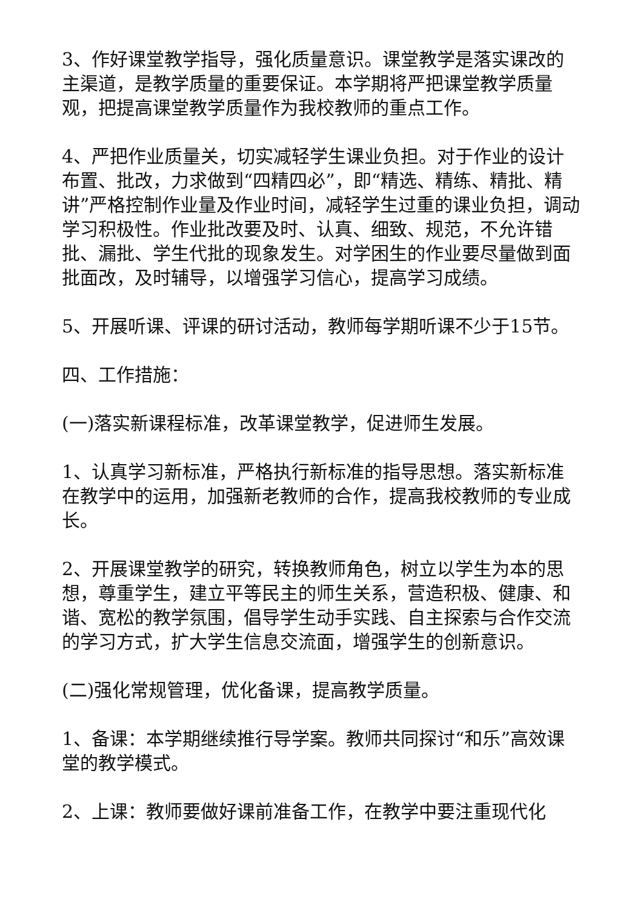3、作好课堂教学指导，强化质量意识。课堂教学是落实课改的主渠道，是教学质量的重要保证。本学期将严把课堂教学质量观，把提高课堂教学质量作为我校教师的重点工作。
4、严把作业质量关，切实减轻学生课业负担。对于作业的设计布置、批改，力求做到“四精四必”，即“精选、精练、精批、精讲”严格控制作业量及作业时间，减轻学生过重的课业负担，调动学习积极性。作业批改要及时、认真、细致、规范，不允许错批、漏批、学生代批的现象发生。对学困生的作业要尽量做到面批面改，及时辅导，以增强学习信心，提高学习成绩。
5、开展听课、评课的研讨活动，教师每学期听课不少于15节。
四、工作措施：
(一)落实新课程标准，改革课堂教学，促进师生发展。
1、认真学习新标准，严格执行新标准的指导思想。落实新标准在教学中的运用，加强新老教师的合作，提高我校教师的专业成长。
2、开展课堂教学的研究，转换教师角色，树立以学生为本的思想，尊重学生，建立平等民主的师生关系，营造积极、健康、和谐、宽松的教学氛围，倡导学生动手实践、自主探索与合作交流的学习方式，扩大学生信息交流面，增强学生的创新意识。
(二)强化常规管理，优化备课，提高教学质量。
1、备课：本学期继续推行导学案。教师共同探讨“和乐”高效课堂的教学模式。
2、上课：教师要做好课前准备工作，在教学中要注重现代化